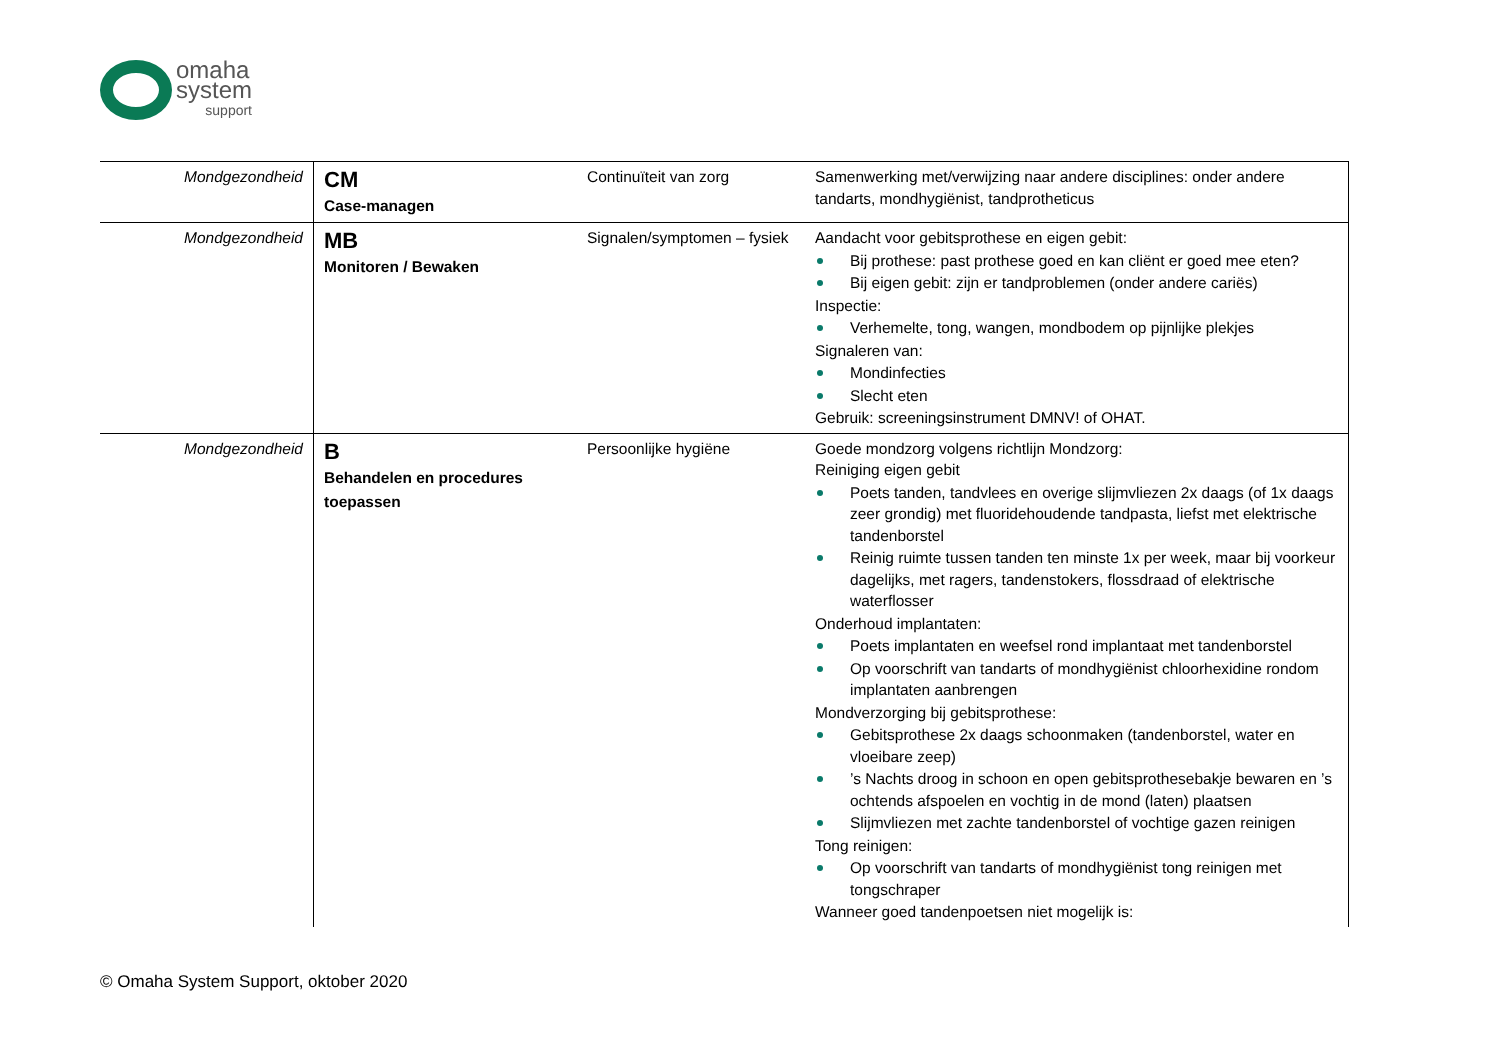omaha
system
support
| Mondgezondheid | CM Case-managen | Continuïteit van zorg | Samenwerking met/verwijzing naar andere disciplines: onder andere tandarts, mondhygiënist, tandprotheticus |
| Mondgezondheid | MB Monitoren / Bewaken | Signalen/symptomen – fysiek | Aandacht voor gebitsprothese en eigen gebit: Bij prothese: past prothese goed en kan cliënt er goed mee eten? Bij eigen gebit: zijn er tandproblemen (onder andere cariës) Inspectie: Verhemelte, tong, wangen, mondbodem op pijnlijke plekjes Signaleren van: Mondinfecties Slecht eten Gebruik: screeningsinstrument DMNV! of OHAT. |
| Mondgezondheid | B Behandelen en procedures toepassen | Persoonlijke hygiëne | Goede mondzorg volgens richtlijn Mondzorg: Reiniging eigen gebit Poets tanden, tandvlees en overige slijmvliezen 2x daags (of 1x daags zeer grondig) met fluoridehoudende tandpasta, liefst met elektrische tandenborstel Reinig ruimte tussen tanden ten minste 1x per week, maar bij voorkeur dagelijks, met ragers, tandenstokers, flossdraad of elektrische waterflosser Onderhoud implantaten: Poets implantaten en weefsel rond implantaat met tandenborstel Op voorschrift van tandarts of mondhygiënist chloorhexidine rondom implantaten aanbrengen Mondverzorging bij gebitsprothese: Gebitsprothese 2x daags schoonmaken (tandenborstel, water en vloeibare zeep) ’s Nachts droog in schoon en open gebitsprothesebakje bewaren en ’s ochtends afspoelen en vochtig in de mond (laten) plaatsen Slijmvliezen met zachte tandenborstel of vochtige gazen reinigen Tong reinigen: Op voorschrift van tandarts of mondhygiënist tong reinigen met tongschraper Wanneer goed tandenpoetsen niet mogelijk is: |
© Omaha System Support, oktober 2020